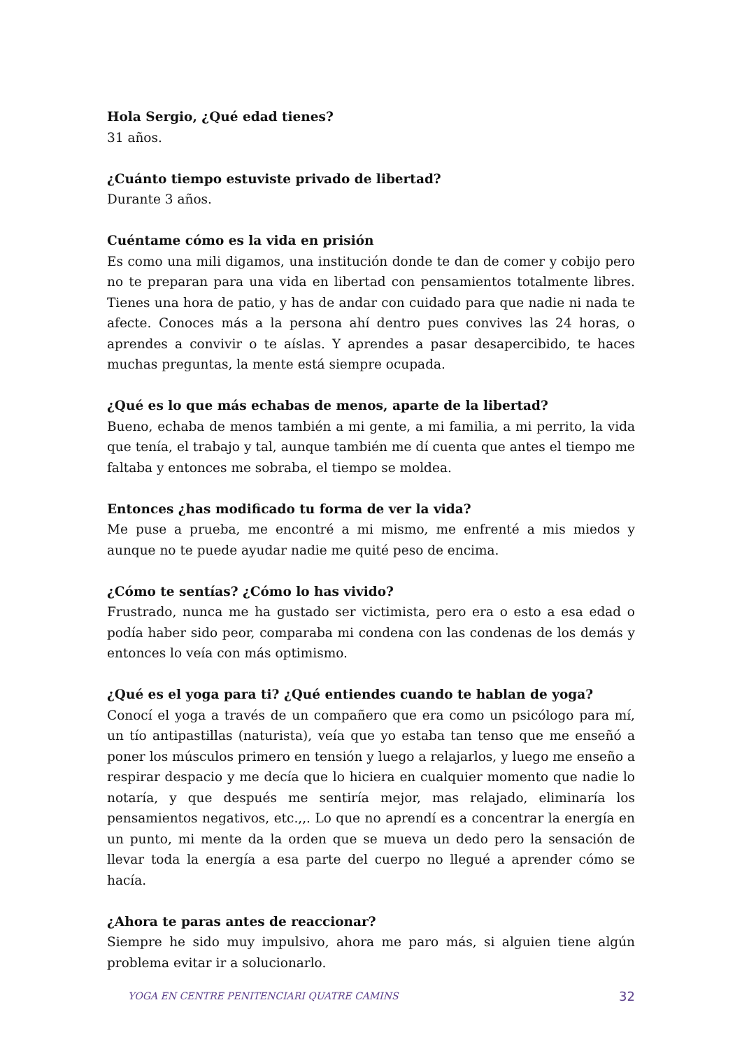Hola Sergio, ¿Qué edad tienes?
31 años.
¿Cuánto tiempo estuviste privado de libertad?
Durante 3 años.
Cuéntame cómo es la vida en prisión
Es como una mili digamos, una institución donde te dan de comer y cobijo pero no te preparan para una vida en libertad con pensamientos totalmente libres. Tienes una hora de patio, y has de andar con cuidado para que nadie ni nada te afecte. Conoces más a la persona ahí dentro pues convives las 24 horas, o aprendes a convivir o te aíslas. Y aprendes a pasar desapercibido, te haces muchas preguntas, la mente está siempre ocupada.
¿Qué es lo que más echabas de menos, aparte de la libertad?
Bueno, echaba de menos también a mi gente, a mi familia, a mi perrito, la vida que tenía, el trabajo y tal, aunque también me dí cuenta que antes el tiempo me faltaba y entonces me sobraba, el tiempo se moldea.
Entonces ¿has modificado tu forma de ver la vida?
Me puse a prueba, me encontré a mi mismo, me enfrenté a mis miedos y aunque no te puede ayudar nadie me quité peso de encima.
¿Cómo te sentías? ¿Cómo lo has vivido?
Frustrado, nunca me ha gustado ser victimista, pero era o esto a esa edad o podía haber sido peor, comparaba mi condena con las condenas de los demás y entonces lo veía con más optimismo.
¿Qué es el yoga para ti? ¿Qué entiendes cuando te hablan de yoga?
Conocí el yoga a través de un compañero que era como un psicólogo para mí, un tío antipastillas (naturista), veía que yo estaba tan tenso que me enseñó a poner los músculos primero en tensión y luego a relajarlos, y luego me enseño a respirar despacio y me decía que lo hiciera en cualquier momento que nadie lo notaría, y que después me sentiría mejor, mas relajado, eliminaría los pensamientos negativos, etc.,,. Lo que no aprendí es a concentrar la energía en un punto, mi mente da la orden que se mueva un dedo pero la sensación de llevar toda la energía a esa parte del cuerpo no llegué a aprender cómo se hacía.
¿Ahora te paras antes de reaccionar?
Siempre he sido muy impulsivo, ahora me paro más, si alguien tiene algún problema evitar ir a solucionarlo.
YOGA EN CENTRE PENITENCIARI QUATRE CAMINS 32